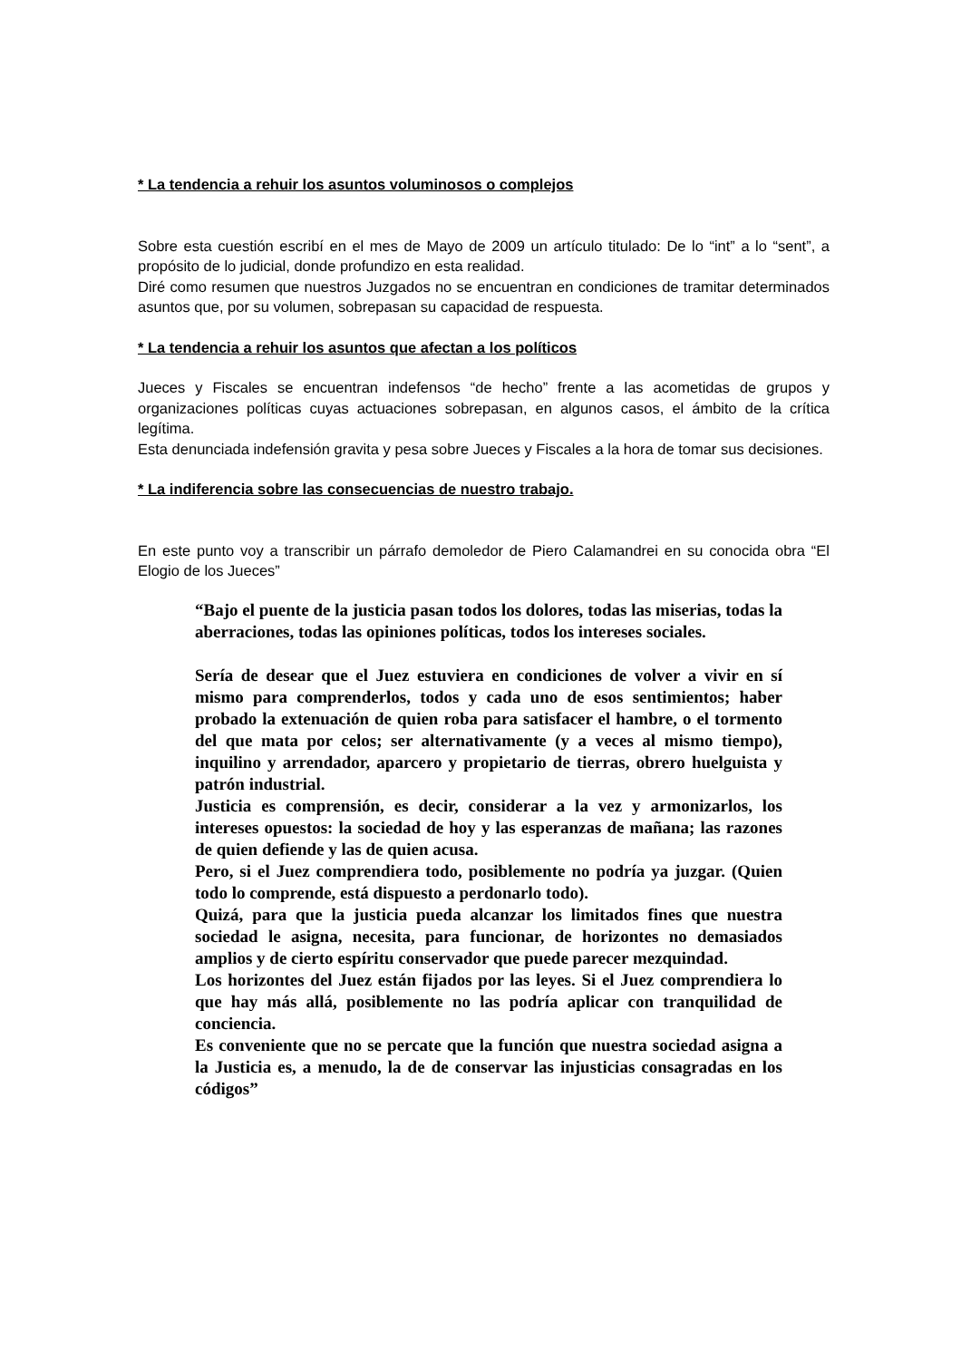* La tendencia a rehuir los asuntos voluminosos o complejos
Sobre esta cuestión escribí en el mes de Mayo de 2009 un artículo titulado: De lo “int” a lo “sent”, a propósito de lo judicial, donde profundizo en esta realidad.
Diré como resumen que nuestros Juzgados no se encuentran en condiciones de tramitar determinados asuntos que, por su volumen, sobrepasan su capacidad de respuesta.
* La tendencia a rehuir los asuntos que afectan a los políticos
Jueces y Fiscales se encuentran indefensos “de hecho” frente a las acometidas de grupos y organizaciones políticas cuyas actuaciones sobrepasan, en algunos casos, el ámbito de la crítica legítima.
Esta denunciada indefensión gravita y pesa sobre Jueces y Fiscales a la hora de tomar sus decisiones.
* La indiferencia sobre las consecuencias de nuestro trabajo.
En este punto voy a transcribir un párrafo demoledor de Piero Calamandrei en su conocida obra “El Elogio de los Jueces”
“Bajo el puente de la justicia pasan todos los dolores, todas las miserias, todas la aberraciones, todas las opiniones políticas, todos los intereses sociales.
Sería de desear que el Juez estuviera en condiciones de volver a vivir en sí mismo para comprenderlos, todos y cada uno de esos sentimientos; haber probado la extenuación de quien roba para satisfacer el hambre, o el tormento del que mata por celos; ser alternativamente (y a veces al mismo tiempo), inquilino y arrendador, aparcero y propietario de tierras, obrero huelguista y patrón industrial.
Justicia es comprensión, es decir, considerar a la vez y armonizarlos, los intereses opuestos: la sociedad de hoy y las esperanzas de mañana; las razones de quien defiende y las de quien acusa.
Pero, si el Juez comprendiera todo, posiblemente no podría ya juzgar. (Quien todo lo comprende, está dispuesto a perdonarlo todo).
Quizá, para que la justicia pueda alcanzar los limitados fines que nuestra sociedad le asigna, necesita, para funcionar, de horizontes no demasiados amplios y de cierto espíritu conservador que puede parecer mezquindad.
Los horizontes del Juez están fijados por las leyes. Si el Juez comprendiera lo que hay más allá, posiblemente no las podría aplicar con tranquilidad de conciencia.
Es conveniente que no se percate que la función que nuestra sociedad asigna a la Justicia es, a menudo, la de de conservar las injusticias consagradas en los códigos”